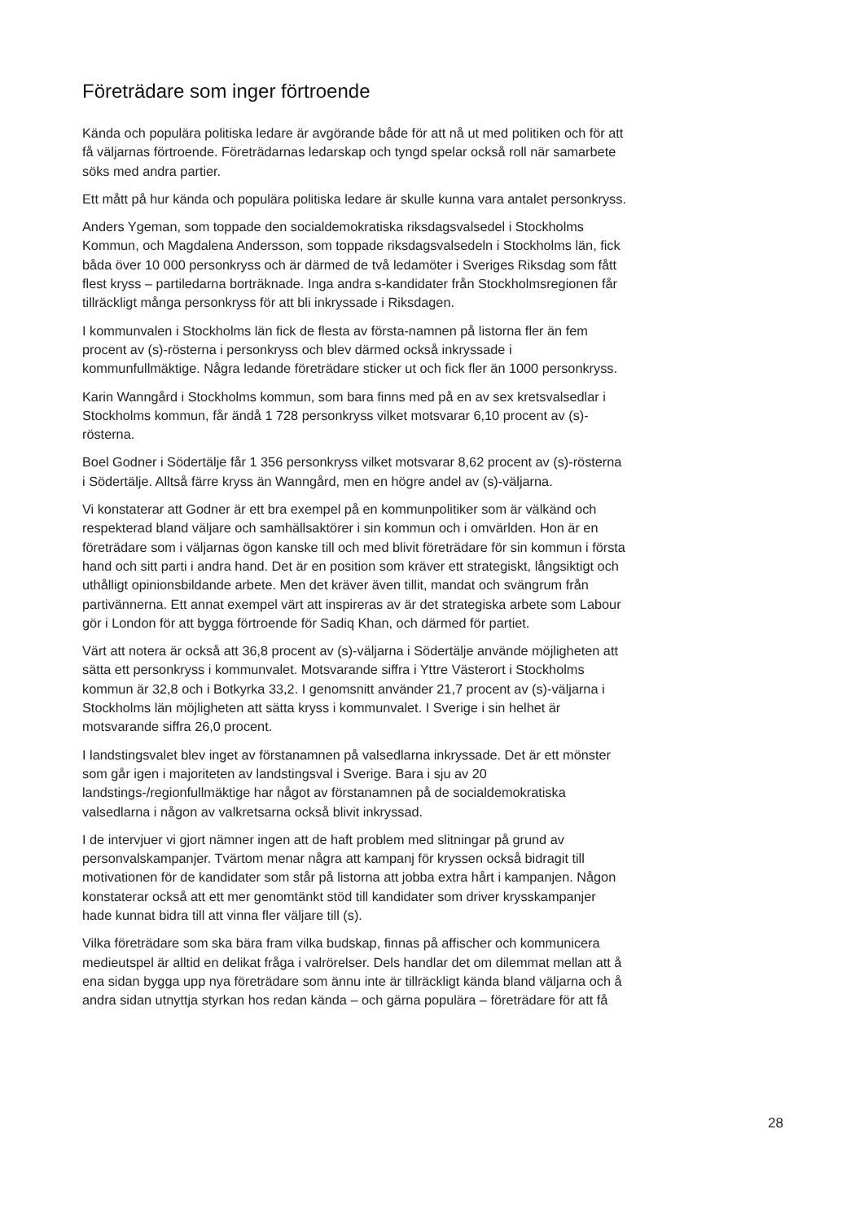Företrädare som inger förtroende
Kända och populära politiska ledare är avgörande både för att nå ut med politiken och för att få väljarnas förtroende. Företrädarnas ledarskap och tyngd spelar också roll när samarbete söks med andra partier.
Ett mått på hur kända och populära politiska ledare är skulle kunna vara antalet personkryss.
Anders Ygeman, som toppade den socialdemokratiska riksdagsvalsedel i Stockholms Kommun, och Magdalena Andersson, som toppade riksdagsvalsedeln i Stockholms län, fick båda över 10 000 personkryss och är därmed de två ledamöter i Sveriges Riksdag som fått flest kryss – partiledarna borträknade. Inga andra s-kandidater från Stockholmsregionen får tillräckligt många personkryss för att bli inkryssade i Riksdagen.
I kommunvalen i Stockholms län fick de flesta av första-namnen på listorna fler än fem procent av (s)-rösterna i personkryss och blev därmed också inkryssade i kommunfullmäktige. Några ledande företrädare sticker ut och fick fler än 1000 personkryss.
Karin Wanngård i Stockholms kommun, som bara finns med på en av sex kretsvalsedlar i Stockholms kommun, får ändå 1 728 personkryss vilket motsvarar 6,10 procent av (s)-rösterna.
Boel Godner i Södertälje får 1 356 personkryss vilket motsvarar 8,62 procent av (s)-rösterna i Södertälje. Alltså färre kryss än Wanngård, men en högre andel av (s)-väljarna.
Vi konstaterar att Godner är ett bra exempel på en kommunpolitiker som är välkänd och respekterad bland väljare och samhällsaktörer i sin kommun och i omvärlden. Hon är en företrädare som i väljarnas ögon kanske till och med blivit företrädare för sin kommun i första hand och sitt parti i andra hand. Det är en position som kräver ett strategiskt, långsiktigt och uthålligt opinionsbildande arbete. Men det kräver även tillit, mandat och svängrum från partivännerna. Ett annat exempel värt att inspireras av är det strategiska arbete som Labour gör i London för att bygga förtroende för Sadiq Khan, och därmed för partiet.
Värt att notera är också att 36,8 procent av (s)-väljarna i Södertälje använde möjligheten att sätta ett personkryss i kommunvalet. Motsvarande siffra i Yttre Västerort i Stockholms kommun är 32,8 och i Botkyrka 33,2. I genomsnitt använder 21,7 procent av (s)-väljarna i Stockholms län möjligheten att sätta kryss i kommunvalet. I Sverige i sin helhet är motsvarande siffra 26,0 procent.
I landstingsvalet blev inget av förstanamnen på valsedlarna inkryssade. Det är ett mönster som går igen i majoriteten av landstingsval i Sverige. Bara i sju av 20 landstings-/regionfullmäktige har något av förstanamnen på de socialdemokratiska valsedlarna i någon av valkretsarna också blivit inkryssad.
I de intervjuer vi gjort nämner ingen att de haft problem med slitningar på grund av personvalskampanjer. Tvärtom menar några att kampanj för kryssen också bidragit till motivationen för de kandidater som står på listorna att jobba extra hårt i kampanjen. Någon konstaterar också att ett mer genomtänkt stöd till kandidater som driver krysskampanjer hade kunnat bidra till att vinna fler väljare till (s).
Vilka företrädare som ska bära fram vilka budskap, finnas på affischer och kommunicera medieutspel är alltid en delikat fråga i valrörelser. Dels handlar det om dilemmat mellan att å ena sidan bygga upp nya företrädare som ännu inte är tillräckligt kända bland väljarna och å andra sidan utnyttja styrkan hos redan kända – och gärna populära – företrädare för att få
28